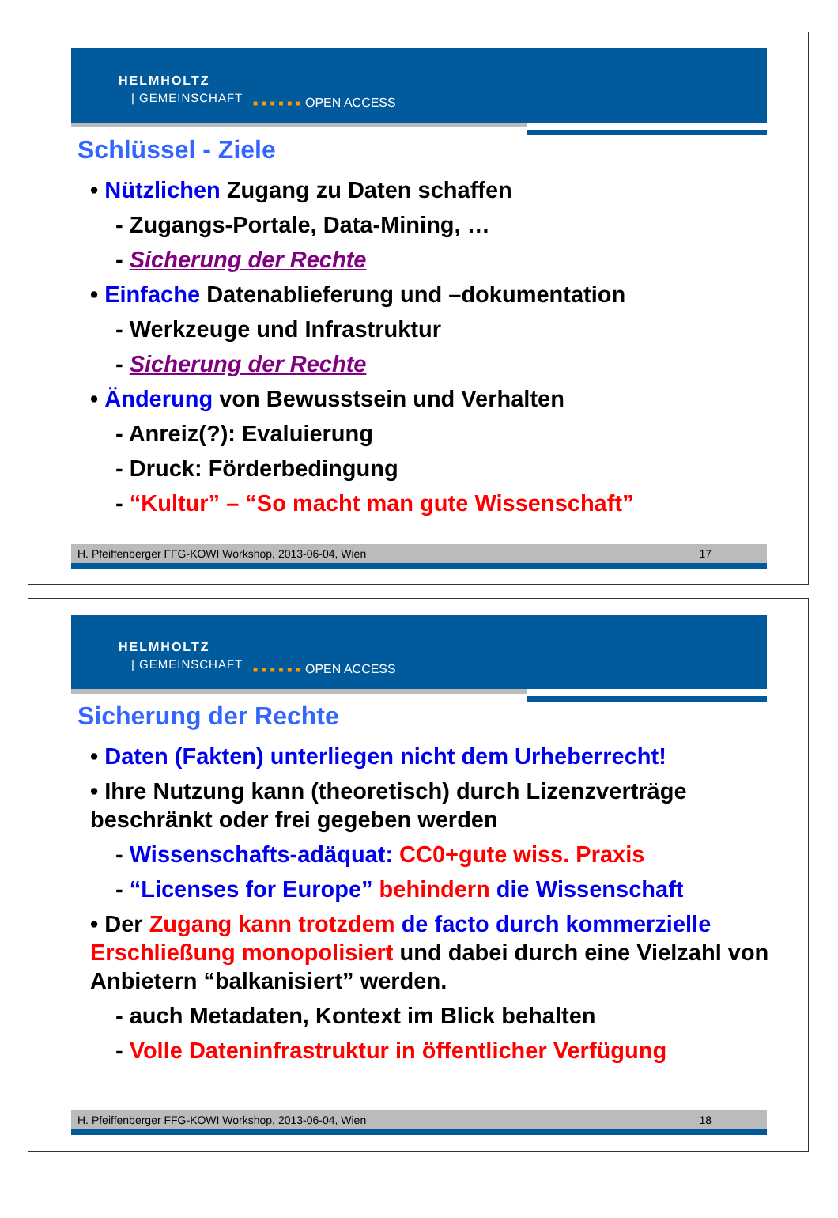HELMHOLTZ
| GEMEINSCHAFT ■ ■ ■ ■ ■ ■ OPEN ACCESS
Schlüssel - Ziele
• Nützlichen Zugang zu Daten schaffen
- Zugangs-Portale, Data-Mining, …
- Sicherung der Rechte
• Einfache Datenablieferung und –dokumentation
- Werkzeuge und Infrastruktur
- Sicherung der Rechte
• Änderung von Bewusstsein und Verhalten
- Anreiz(?): Evaluierung
- Druck: Förderbedingung
- “Kultur” – “So macht man gute Wissenschaft”
H. Pfeiffenberger FFG-KOWI Workshop, 2013-06-04, Wien 17
HELMHOLTZ
| GEMEINSCHAFT ■ ■ ■ ■ ■ ■ OPEN ACCESS
Sicherung der Rechte
• Daten (Fakten) unterliegen nicht dem Urheberrecht!
• Ihre Nutzung kann (theoretisch) durch Lizenzverträge beschränkt oder frei gegeben werden
- Wissenschafts-adäquat: CC0+gute wiss. Praxis
- “Licenses for Europe” behindern die Wissenschaft
• Der Zugang kann trotzdem de facto durch kommerzielle Erschließung monopolisiert und dabei durch eine Vielzahl von Anbietern “balkanisiert” werden.
- auch Metadaten, Kontext im Blick behalten
- Volle Dateninfrastruktur in öffentlicher Verfügung
H. Pfeiffenberger FFG-KOWI Workshop, 2013-06-04, Wien 18